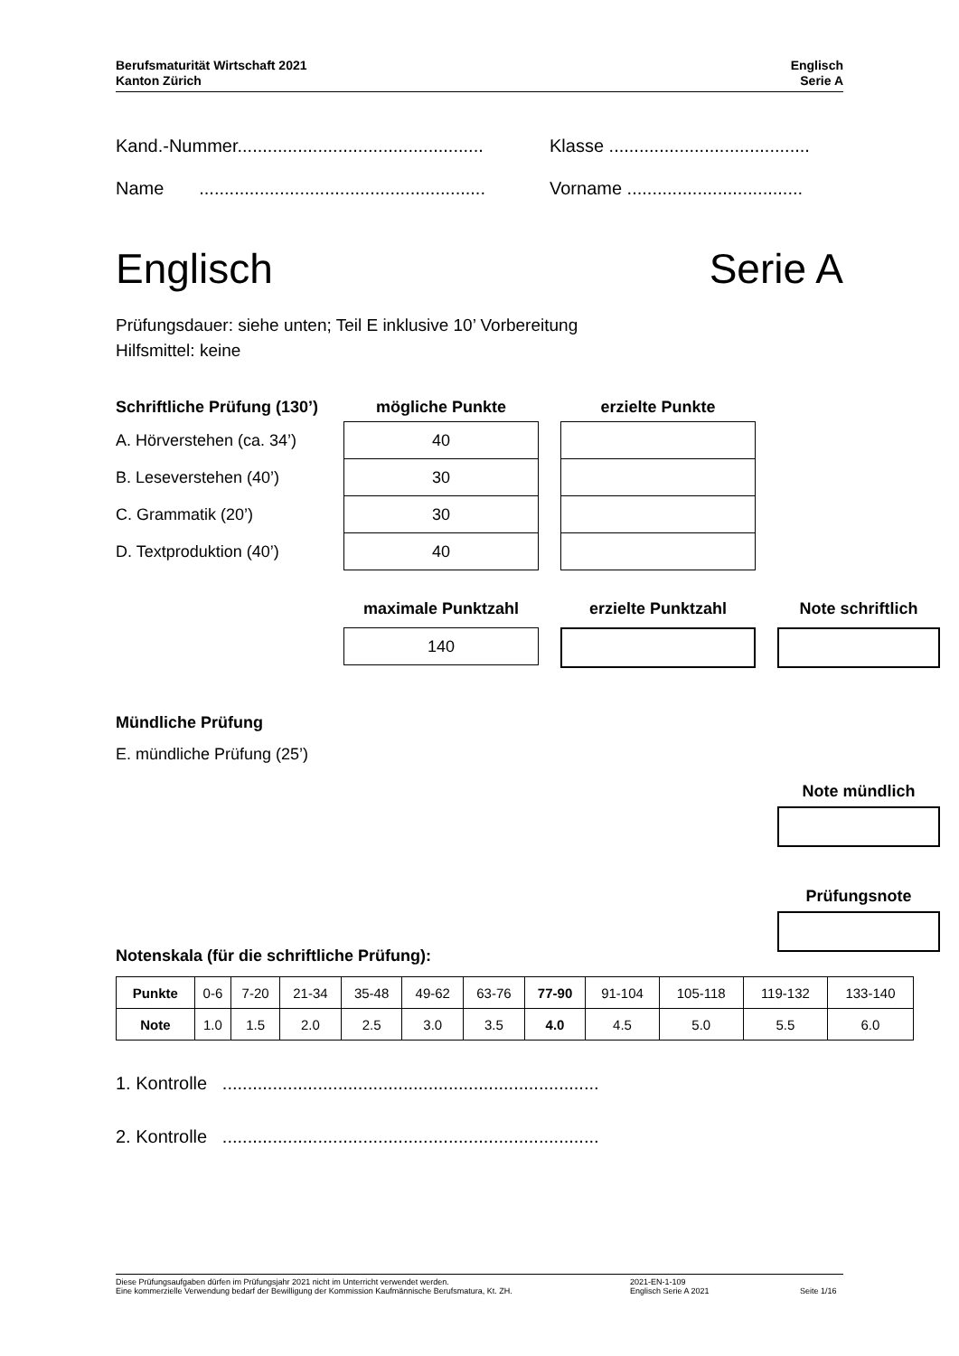Berufsmaturität Wirtschaft 2021
Kanton Zürich
Englisch
Serie A
Kand.-Nummer.................................................
Klasse ........................................
Name .........................................................
Vorname ...................................
Englisch Serie A
Prüfungsdauer: siehe unten; Teil E inklusive 10’ Vorbereitung
Hilfsmittel: keine
Schriftliche Prüfung (130’)
mögliche Punkte
erzielte Punkte
A. Hörverstehen (ca. 34’)
40
B. Leseverstehen (40’)
30
C. Grammatik (20’)
30
D. Textproduktion (40’)
40
maximale Punktzahl
erzielte Punktzahl
Note schriftlich
140
Mündliche Prüfung
E. mündliche Prüfung (25’)
Note mündlich
Prüfungsnote
Notenskala (für die schriftliche Prüfung):
| Punkte | 0-6 | 7-20 | 21-34 | 35-48 | 49-62 | 63-76 | 77-90 | 91-104 | 105-118 | 119-132 | 133-140 |
| Note | 1.0 | 1.5 | 2.0 | 2.5 | 3.0 | 3.5 | 4.0 | 4.5 | 5.0 | 5.5 | 6.0 |
1. Kontrolle ...........................................................................
2. Kontrolle ...........................................................................
Diese Prüfungsaufgaben dürfen im Prüfungsjahr 2021 nicht im Unterricht verwendet werden.
Eine kommerzielle Verwendung bedarf der Bewilligung der Kommission Kaufmännische Berufsmatura, Kt. ZH.
2021-EN-1-109
Englisch Serie A 2021
Seite 1/16